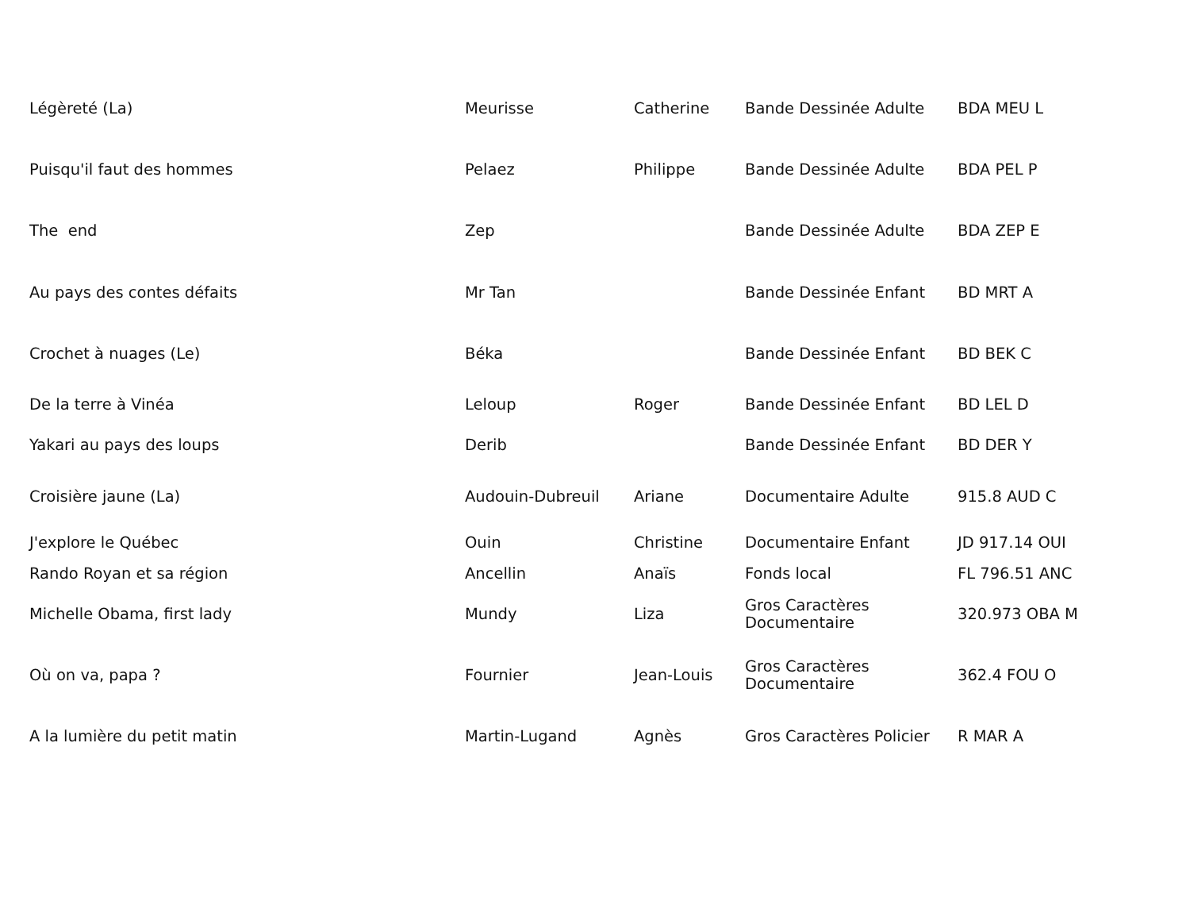| Légèreté (La) | Meurisse | Catherine | Bande Dessinée Adulte | BDA MEU L |
| Puisqu'il faut des hommes | Pelaez | Philippe | Bande Dessinée Adulte | BDA PEL P |
| The end | Zep | | Bande Dessinée Adulte | BDA ZEP E |
| Au pays des contes défaits | Mr Tan | | Bande Dessinée Enfant | BD MRT A |
| Crochet à nuages (Le) | Béka | | Bande Dessinée Enfant | BD BEK C |
| De la terre à Vinéa | Leloup | Roger | Bande Dessinée Enfant | BD LEL D |
| Yakari au pays des loups | Derib | | Bande Dessinée Enfant | BD DER Y |
| Croisière jaune (La) | Audouin-Dubreuil | Ariane | Documentaire Adulte | 915.8 AUD C |
| J'explore le Québec | Ouin | Christine | Documentaire Enfant | JD 917.14 OUI |
| Rando Royan et sa région | Ancellin | Anaïs | Fonds local | FL 796.51 ANC |
| Michelle Obama, first lady | Mundy | Liza | Gros Caractères Documentaire | 320.973 OBA M |
| Où on va, papa ? | Fournier | Jean-Louis | Gros Caractères Documentaire | 362.4 FOU O |
| A la lumière du petit matin | Martin-Lugand | Agnès | Gros Caractères Policier | R MAR A |